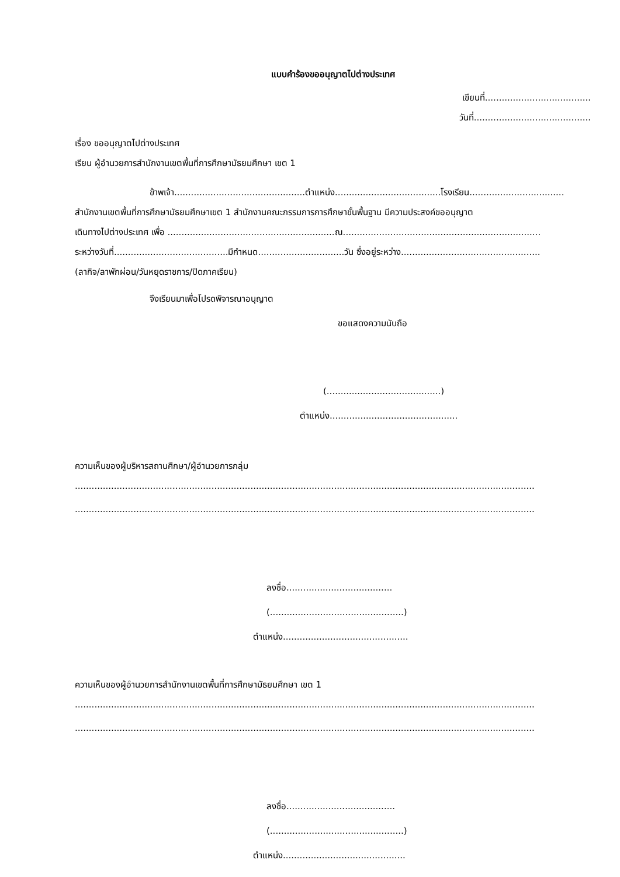แบบคำร้องขออนุญาตไปต่างประเทศ
เขียนที่......................................
วันที่..........................................
เรื่อง ขออนุญาตไปต่างประเทศ
เรียน ผู้อำนวยการสำนักงานเขตพื้นที่การศึกษามัธยมศึกษา เขต 1
ข้าพเจ้า...............................................ตำแหน่ง......................................โรงเรียน..................................
สำนักงานเขตพื้นที่การศึกษามัธยมศึกษาเขต 1 สำนักงานคณะกรรมการการศึกษาขั้นพื้นฐาน มีความประสงค์ขออนุญาต
เดินทางไปต่างประเทศ เพื่อ ............................................................ณ.......................................................................
ระหว่างวันที่.........................................มีกำหนด...............................วัน ซึ่งอยู่ระหว่าง..................................................
(ลากิจ/ลาพักผ่อน/วันหยุดราชการ/ปิดภาคเรียน)
จึงเรียนมาเพื่อโปรดพิจารณาอนุญาต
ขอแสดงความนับถือ
(.........................................)
ตำแหน่ง..............................................
ความเห็นของผู้บริหารสถานศึกษา/ผู้อำนวยการกลุ่ม
.....................................................................................................................................................................
.....................................................................................................................................................................
ลงชื่อ......................................
(................................................)
ตำแหน่ง.............................................
ความเห็นของผู้อำนวยการสำนักงานเขตพื้นที่การศึกษามัธยมศึกษา เขต 1
.....................................................................................................................................................................
.....................................................................................................................................................................
ลงชื่อ.......................................
(................................................)
ตำแหน่ง............................................